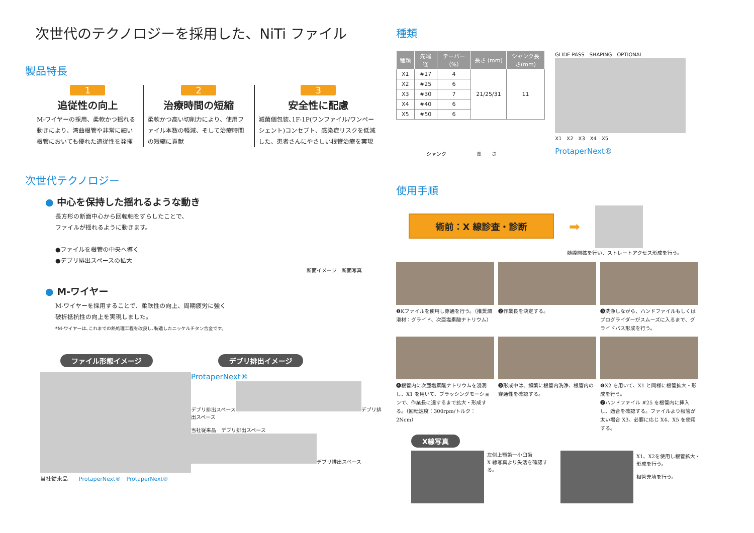次世代のテクノロジーを採用した、NiTi ファイル
製品特長
1
追従性の向上
M-ワイヤーの採用、柔軟かつ揺れる動きにより、湾曲根管や非常に細い根管においても優れた追従性を発揮
2
治療時間の短縮
柔軟かつ高い切削力により、使用ファイル本数の軽減、そして治療時間の短縮に貢献
3
安全性に配慮
滅菌個包装､1F-1P(ワンファイル/ワンペーシェント)コンセプト、感染症リスクを低減した、患者さんにやさしい根管治療を実現
次世代テクノロジー
● 中心を保持した揺れるような動き
長方形の断面中心から回転軸をずらしたことで、
ファイルが揺れるように動きます。
●ファイルを根管の中央へ導く
●デブリ排出スペースの拡大
断面イメージ　断面写真
● M-ワイヤー
M-ワイヤーを採用することで、柔軟性の向上、周期疲労に強く
破折抵抗性の向上を実現しました。
*M-ワイヤーは､これまでの熱処理工程を改良し､製造したニッケルチタン合金です。
ファイル形態イメージ デブリ排出イメージ
当社従来品　　ProtaperNext®　ProtaperNext®
ProtaperNext®
デブリ排出スペース
デブリ排出スペース
当社従来品　デブリ排出スペース
デブリ排出スペース
種類
| 種類 | 先端径 | テーパー（%） | 長さ (mm) | シャンク長さ(mm) |
| --- | --- | --- | --- | --- |
| X1 | #17 | 4 | 21/25/31 | 11 |
| X2 | #25 | 6 | | |
| X3 | #30 | 7 | | |
| X4 | #40 | 6 | | |
| X5 | #50 | 6 | | |
シャンク　　　　　　長　　さ
GLIDE PASS　SHAPING　OPTIONAL
X1　X2　X3　X4　X5
ProtaperNext®
使用手順
術前：X 線診査・診断
➡
髄腔開拡を行い、ストレートアクセス形成を行う。
❶Kファイルを使用し穿通を行う。（推奨潤滑材：グライド、次亜塩素酸ナトリウム）
❷作業長を決定する。
❸洗浄しながら、ハンドファイルもしくはプログライダーがスムーズに入るまで、グライドパス形成を行う。
❹根管内に次亜塩素酸ナトリウムを浸潤し、X1 を用いて、ブラッシングモーションで、作業長に達するまで拡大・形成する。（回転速度：300rpm/トルク：2Ncm）
❺形成中は、頻繁に根管内洗浄、根管内の穿通性を確認する。
❻X2 を用いて、X1 と同様に根管拡大・形成を行う。
❼ハンドファイル #25 を根管内に挿入し、適合を確認する。ファイルより根管が太い場合 X3、必要に応じ X4、X5 を使用する。
X線写真
左側上顎第一小臼歯
X 線写真より失活を確認する。
X1、X2を使用し根管拡大・
形成を行う。
根管充填を行う。